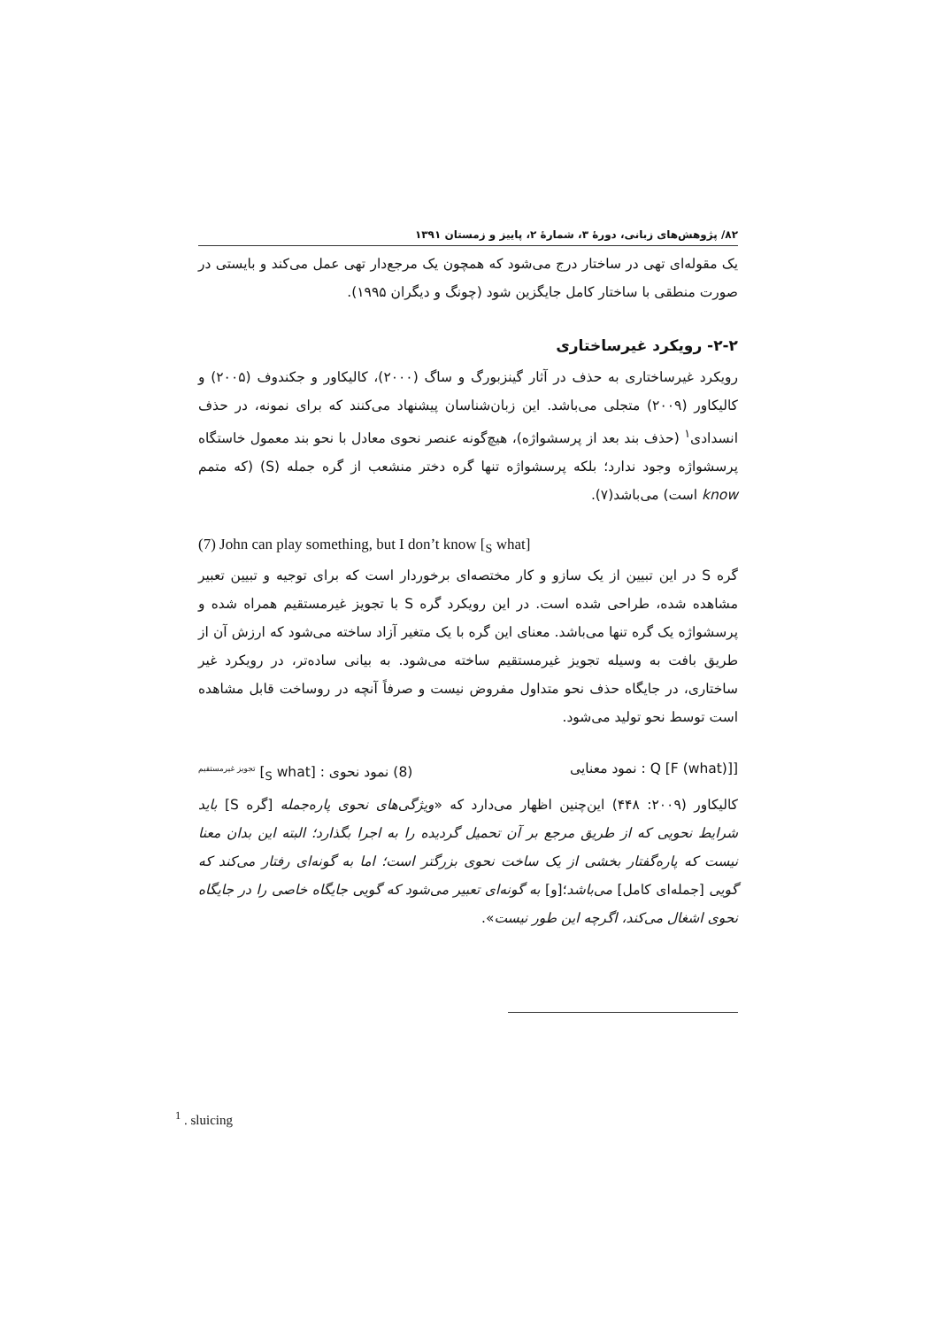۸۲/ پژوهش‌های زبانی، دورهٔ ۳، شمارهٔ ۲، پاییز و زمستان ۱۳۹۱
یک مقوله‌ای تهی در ساختار درج می‌شود که همچون یک مرجع‌دار تهی عمل می‌کند و بایستی در صورت منطقی با ساختار کامل جایگزین شود (چونگ و دیگران ۱۹۹۵).
۲-۲- رویکرد غیرساختاری
رویکرد غیرساختاری به حذف در آثار گینزبورگ و ساگ (۲۰۰۰)، کالیکاور و جکندوف (۲۰۰۵) و کالیکاور (۲۰۰۹) متجلی می‌باشد. این زبان‌شناسان پیشنهاد می‌کنند که برای نمونه، در حذف انسدادی<sup>۱</sup> (حذف بند بعد از پرسشواژه)، هیچ‌گونه عنصر نحوی معادل با نحو بند معمول خاستگاه پرسشواژه وجود ندارد؛ بلکه پرسشواژه تنها گره دختر منشعب از گره جمله (S) (که متمم know است) می‌باشد(۷).
(7) John can play something, but I don’t know [<sub>S</sub> what]
گره S در این تبیین از یک سازو و کار مختصه‌ای برخوردار است که برای توجیه و تبیین تعبیر مشاهده شده، طراحی شده است. در این رویکرد گره S با تجویز غیرمستقیم همراه شده و پرسشواژه یک گره تنها می‌باشد. معنای این گره با یک متغیر آزاد ساخته می‌شود که ارزش آن از طریق بافت به وسیله تجویز غیرمستقیم ساخته می‌شود. به بیانی ساده‌تر، در رویکرد غیر ساختاری، در جایگاه حذف نحو متداول مفروض نیست و صرفاً آنچه در روساخت قابل مشاهده است توسط نحو تولید می‌شود.
[Q [F (what)] : نمود معنایی (8) نمود نحوی : [<sub>S</sub> what] <sup>تجویز غیرمستقیم</sup>
کالیکاور (۲۰۰۹: ۴۴۸) این‌چنین اظهار می‌دارد که «ویژگی‌های نحوی پاره‌جمله [گره S] باید شرایط نحویی که از طریق مرجع بر آن تحمیل گردیده را به اجرا بگذارد؛ البته این بدان معنا نیست که پاره‌گفتار بخشی از یک ساخت نحوی بزرگتر است؛ اما به گونه‌ای رفتار می‌کند که گویی [جمله‌ای کامل] می‌باشد؛[و] به گونه‌ای تعبیر می‌شود که گویی جایگاه خاصی را در جایگاه نحوی اشغال می‌کند، اگرچه این طور نیست».
<sup>1</sup> . sluicing